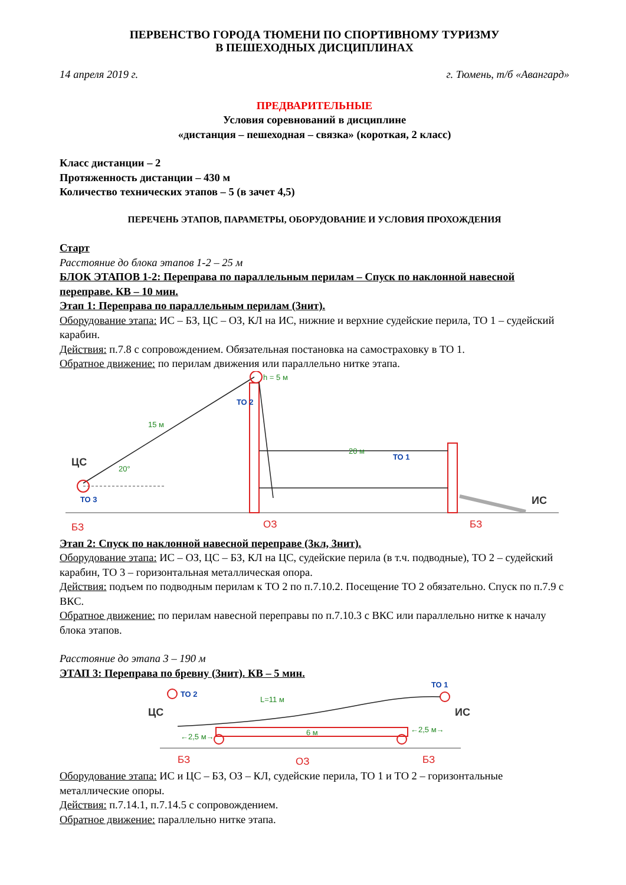ПЕРВЕНСТВО ГОРОДА ТЮМЕНИ ПО СПОРТИВНОМУ ТУРИЗМУ
В ПЕШЕХОДНЫХ ДИСЦИПЛИНАХ
14 апреля 2019 г. г. Тюмень, т/б «Авангард»
ПРЕДВАРИТЕЛЬНЫЕ
Условия соревнований в дисциплине
«дистанция – пешеходная – связка» (короткая, 2 класс)
Класс дистанции – 2
Протяженность дистанции – 430 м
Количество технических этапов – 5 (в зачет 4,5)
ПЕРЕЧЕНЬ ЭТАПОВ, ПАРАМЕТРЫ, ОБОРУДОВАНИЕ И УСЛОВИЯ ПРОХОЖДЕНИЯ
Старт
Расстояние до блока этапов 1-2 – 25 м
БЛОК ЭТАПОВ 1-2: Переправа по параллельным перилам – Спуск по наклонной навесной переправе. КВ – 10 мин.
Этап 1: Переправа по параллельным перилам (3нит).
Оборудование этапа: ИС – БЗ, ЦС – ОЗ, КЛ на ИС, нижние и верхние судейские перила, ТО 1 – судейский карабин.
Действия: п.7.8 с сопровождением. Обязательная постановка на самостраховку в ТО 1.
Обратное движение: по перилам движения или параллельно нитке этапа.
ЦС
20°
15 м
ТО 3
БЗ
h = 5 м
ТО 2
ТО 1
20 м
ОЗ
БЗ
ИС
Этап 2: Спуск по наклонной навесной переправе (3кл, 3нит).
Оборудование этапа: ИС – ОЗ, ЦС – БЗ, КЛ на ЦС, судейские перила (в т.ч. подводные), ТО 2 – судейский карабин, ТО 3 – горизонтальная металлическая опора.
Действия: подъем по подводным перилам к ТО 2 по п.7.10.2. Посещение ТО 2 обязательно. Спуск по п.7.9 с ВКС.
Обратное движение: по перилам навесной переправы по п.7.10.3 с ВКС или параллельно нитке к началу блока этапов.
Расстояние до этапа 3 – 190 м
ЭТАП 3: Переправа по бревну (3нит). КВ – 5 мин.
ТО 2
ТО 1
L=11 м
ЦС
ИС
6 м
←2,5 м→
←2,5 м→
БЗ
ОЗ
БЗ
Оборудование этапа: ИС и ЦС – БЗ, ОЗ – КЛ, судейские перила, ТО 1 и ТО 2 – горизонтальные металлические опоры.
Действия: п.7.14.1, п.7.14.5 с сопровождением.
Обратное движение: параллельно нитке этапа.